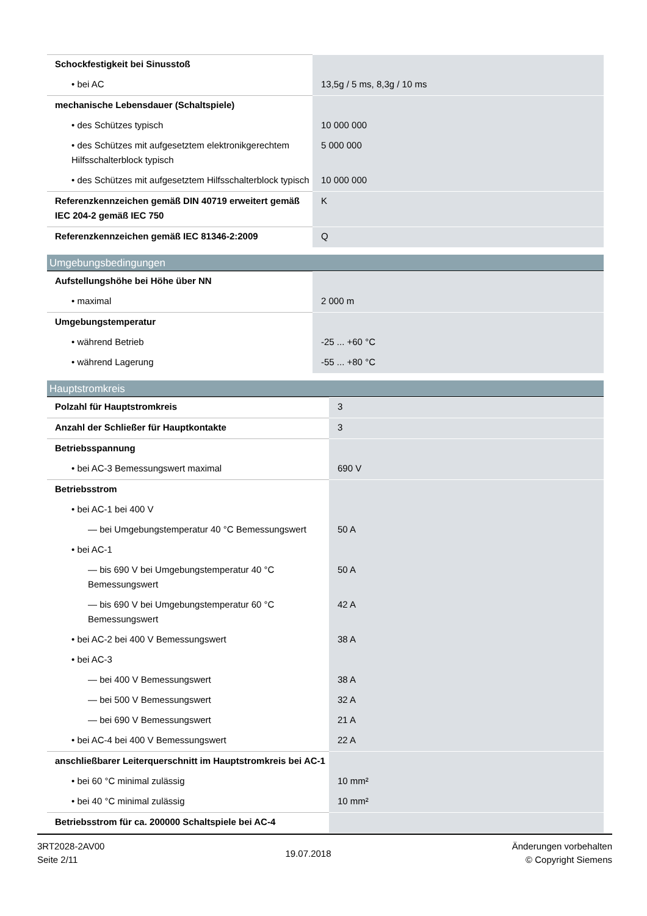| Schockfestigkeit bei Sinusstoß | |
| • bei AC | 13,5g / 5 ms, 8,3g / 10 ms |
| mechanische Lebensdauer (Schaltspiele) | |
| • des Schützes typisch | 10 000 000 |
| • des Schützes mit aufgesetztem elektronikgerechtem Hilfsschalterblock typisch | 5 000 000 |
| • des Schützes mit aufgesetztem Hilfsschalterblock typisch | 10 000 000 |
| Referenzkennzeichen gemäß DIN 40719 erweitert gemäß IEC 204-2 gemäß IEC 750 | K |
| Referenzkennzeichen gemäß IEC 81346-2:2009 | Q |
Umgebungsbedingungen
| Aufstellungshöhe bei Höhe über NN | |
| • maximal | 2 000 m |
| Umgebungstemperatur | |
| • während Betrieb | -25 ... +60 °C |
| • während Lagerung | -55 ... +80 °C |
Hauptstromkreis
| Polzahl für Hauptstromkreis | 3 |
| Anzahl der Schließer für Hauptkontakte | 3 |
| Betriebsspannung | |
| • bei AC-3 Bemessungswert maximal | 690 V |
| Betriebsstrom | |
| • bei AC-1 bei 400 V | |
| — bei Umgebungstemperatur 40 °C Bemessungswert | 50 A |
| • bei AC-1 | |
| — bis 690 V bei Umgebungstemperatur 40 °C Bemessungswert | 50 A |
| — bis 690 V bei Umgebungstemperatur 60 °C Bemessungswert | 42 A |
| • bei AC-2 bei 400 V Bemessungswert | 38 A |
| • bei AC-3 | |
| — bei 400 V Bemessungswert | 38 A |
| — bei 500 V Bemessungswert | 32 A |
| — bei 690 V Bemessungswert | 21 A |
| • bei AC-4 bei 400 V Bemessungswert | 22 A |
| anschließbarer Leiterquerschnitt im Hauptstromkreis bei AC-1 | |
| • bei 60 °C minimal zulässig | 10 mm² |
| • bei 40 °C minimal zulässig | 10 mm² |
| Betriebsstrom für ca. 200000 Schaltspiele bei AC-4 | |
3RT2028-2AV00
Seite 2/11
19.07.2018
Änderungen vorbehalten
© Copyright Siemens